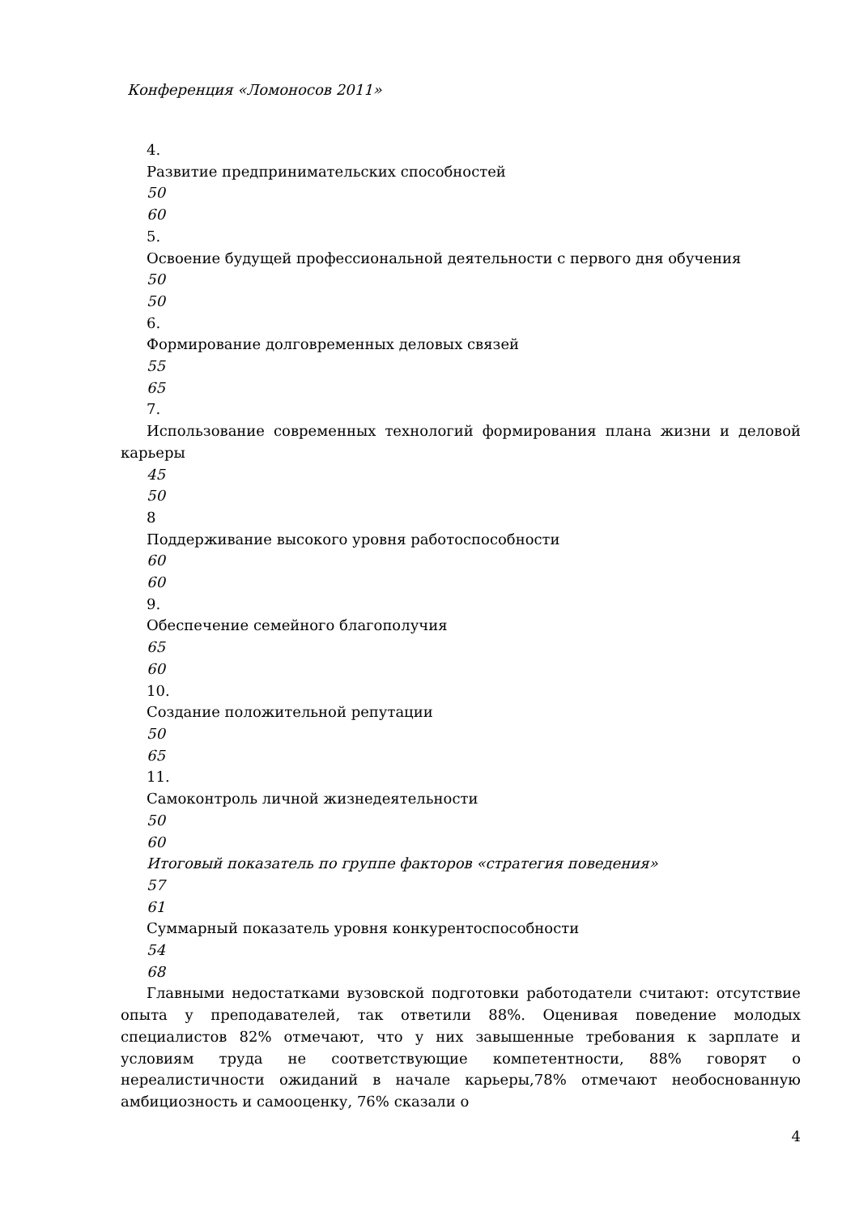Конференция «Ломоносов 2011»
4.
Развитие предпринимательских способностей
50
60
5.
Освоение будущей профессиональной деятельности с первого дня обучения
50
50
6.
Формирование долговременных деловых связей
55
65
7.
Использование современных технологий формирования плана жизни и деловой карьеры
45
50
8
Поддерживание высокого уровня работоспособности
60
60
9.
Обеспечение семейного благополучия
65
60
10.
Создание положительной репутации
50
65
11.
Самоконтроль личной жизнедеятельности
50
60
Итоговый показатель по группе факторов «стратегия поведения»
57
61
Суммарный показатель уровня конкурентоспособности
54
68
Главными недостатками вузовской подготовки работодатели считают: отсутствие опыта у преподавателей, так ответили 88%. Оценивая поведение молодых специалистов 82% отмечают, что у них завышенные требования к зарплате и условиям труда не соответствующие компетентности, 88% говорят о нереалистичности ожиданий в начале карьеры,78% отмечают необоснованную амбициозность и самооценку, 76% сказали о
4